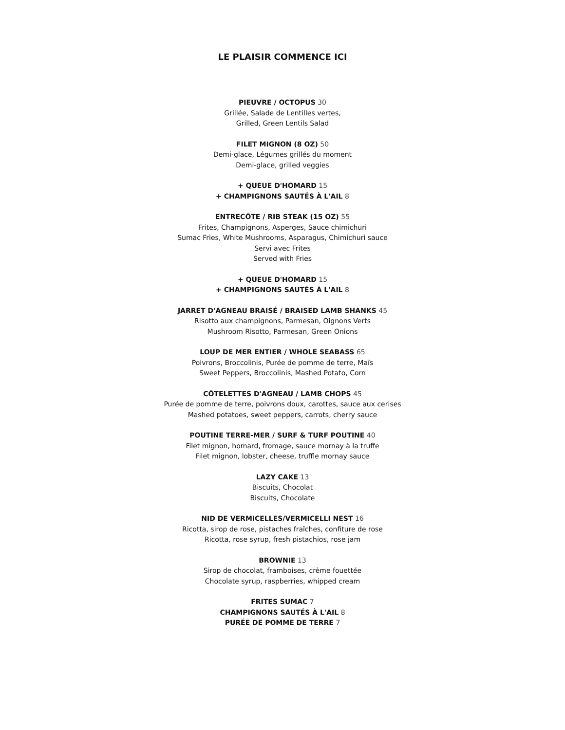LE PLAISIR COMMENCE ICI
PIEUVRE / OCTOPUS 30
Grillée, Salade de Lentilles vertes,
Grilled, Green Lentils Salad
FILET MIGNON (8 OZ) 50
Demi-glace, Légumes grillés du moment
Demi-glace, grilled veggies
+ QUEUE D'HOMARD 15
+ CHAMPIGNONS SAUTÉS À L'AIL 8
ENTRECÔTE / RIB STEAK (15 OZ) 55
Frites, Champignons, Asperges, Sauce chimichuri
Sumac Fries, White Mushrooms, Asparagus, Chimichuri sauce
Servi avec Frites
Served with Fries
+ QUEUE D'HOMARD 15
+ CHAMPIGNONS SAUTÉS À L'AIL 8
JARRET D'AGNEAU BRAISÉ / BRAISED LAMB SHANKS 45
Risotto aux champignons, Parmesan, Oignons Verts
Mushroom Risotto, Parmesan, Green Onions
LOUP DE MER ENTIER / WHOLE SEABASS 65
Poivrons, Broccolinis, Purée de pomme de terre, Maïs
Sweet Peppers, Broccolinis, Mashed Potato, Corn
CÔTELETTES D'AGNEAU / LAMB CHOPS 45
Purée de pomme de terre, poivrons doux, carottes, sauce aux cerises
Mashed potatoes, sweet peppers, carrots, cherry sauce
POUTINE TERRE-MER / SURF & TURF POUTINE 40
Filet mignon, homard, fromage, sauce mornay à la truffe
Filet mignon, lobster, cheese, truffle mornay sauce
LAZY CAKE 13
Biscuits, Chocolat
Biscuits, Chocolate
NID DE VERMICELLES/VERMICELLI NEST 16
Ricotta, sirop de rose, pistaches fraîches, confiture de rose
Ricotta, rose syrup, fresh pistachios, rose jam
BROWNIE 13
Sirop de chocolat, framboises, crème fouettée
Chocolate syrup, raspberries, whipped cream
FRITES SUMAC 7
CHAMPIGNONS SAUTÉS À L'AIL 8
PURÉE DE POMME DE TERRE 7